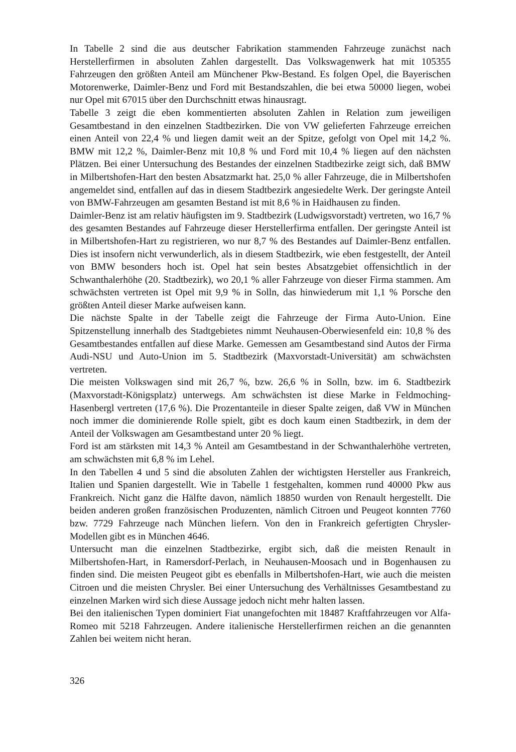In Tabelle 2 sind die aus deutscher Fabrikation stammenden Fahrzeuge zunächst nach Herstellerfirmen in absoluten Zahlen dargestellt. Das Volkswagenwerk hat mit 105355 Fahrzeugen den größten Anteil am Münchener Pkw-Bestand. Es folgen Opel, die Bayerischen Motorenwerke, Daimler-Benz und Ford mit Bestandszahlen, die bei etwa 50000 liegen, wobei nur Opel mit 67015 über den Durchschnitt etwas hinausragt.
Tabelle 3 zeigt die eben kommentierten absoluten Zahlen in Relation zum jeweiligen Gesamtbestand in den einzelnen Stadtbezirken. Die von VW gelieferten Fahrzeuge erreichen einen Anteil von 22,4 % und liegen damit weit an der Spitze, gefolgt von Opel mit 14,2 %. BMW mit 12,2 %, Daimler-Benz mit 10,8 % und Ford mit 10,4 % liegen auf den nächsten Plätzen. Bei einer Untersuchung des Bestandes der einzelnen Stadtbezirke zeigt sich, daß BMW in Milbertshofen-Hart den besten Absatzmarkt hat. 25,0 % aller Fahrzeuge, die in Milbertshofen angemeldet sind, entfallen auf das in diesem Stadtbezirk angesiedelte Werk. Der geringste Anteil von BMW-Fahrzeugen am gesamten Bestand ist mit 8,6 % in Haidhausen zu finden.
Daimler-Benz ist am relativ häufigsten im 9. Stadtbezirk (Ludwigsvorstadt) vertreten, wo 16,7 % des gesamten Bestandes auf Fahrzeuge dieser Herstellerfirma entfallen. Der geringste Anteil ist in Milbertshofen-Hart zu registrieren, wo nur 8,7 % des Bestandes auf Daimler-Benz entfallen. Dies ist insofern nicht verwunderlich, als in diesem Stadtbezirk, wie eben festgestellt, der Anteil von BMW besonders hoch ist. Opel hat sein bestes Absatzgebiet offensichtlich in der Schwanthalerhöhe (20. Stadtbezirk), wo 20,1 % aller Fahrzeuge von dieser Firma stammen. Am schwächsten vertreten ist Opel mit 9,9 % in Solln, das hinwiederum mit 1,1 % Porsche den größten Anteil dieser Marke aufweisen kann.
Die nächste Spalte in der Tabelle zeigt die Fahrzeuge der Firma Auto-Union. Eine Spitzenstellung innerhalb des Stadtgebietes nimmt Neuhausen-Oberwiesenfeld ein: 10,8 % des Gesamtbestandes entfallen auf diese Marke. Gemessen am Gesamtbestand sind Autos der Firma Audi-NSU und Auto-Union im 5. Stadtbezirk (Maxvorstadt-Universität) am schwächsten vertreten.
Die meisten Volkswagen sind mit 26,7 %, bzw. 26,6 % in Solln, bzw. im 6. Stadtbezirk (Maxvorstadt-Königsplatz) unterwegs. Am schwächsten ist diese Marke in Feldmoching-Hasenbergl vertreten (17,6 %). Die Prozentanteile in dieser Spalte zeigen, daß VW in München noch immer die dominierende Rolle spielt, gibt es doch kaum einen Stadtbezirk, in dem der Anteil der Volkswagen am Gesamtbestand unter 20 % liegt.
Ford ist am stärksten mit 14,3 % Anteil am Gesamtbestand in der Schwanthalerhöhe vertreten, am schwächsten mit 6,8 % im Lehel.
In den Tabellen 4 und 5 sind die absoluten Zahlen der wichtigsten Hersteller aus Frankreich, Italien und Spanien dargestellt. Wie in Tabelle 1 festgehalten, kommen rund 40000 Pkw aus Frankreich. Nicht ganz die Hälfte davon, nämlich 18850 wurden von Renault hergestellt. Die beiden anderen großen französischen Produzenten, nämlich Citroen und Peugeot konnten 7760 bzw. 7729 Fahrzeuge nach München liefern. Von den in Frankreich gefertigten Chrysler-Modellen gibt es in München 4646.
Untersucht man die einzelnen Stadtbezirke, ergibt sich, daß die meisten Renault in Milbertshofen-Hart, in Ramersdorf-Perlach, in Neuhausen-Moosach und in Bogenhausen zu finden sind. Die meisten Peugeot gibt es ebenfalls in Milbertshofen-Hart, wie auch die meisten Citroen und die meisten Chrysler. Bei einer Untersuchung des Verhältnisses Gesamtbestand zu einzelnen Marken wird sich diese Aussage jedoch nicht mehr halten lassen.
Bei den italienischen Typen dominiert Fiat unangefochten mit 18487 Kraftfahrzeugen vor Alfa-Romeo mit 5218 Fahrzeugen. Andere italienische Herstellerfirmen reichen an die genannten Zahlen bei weitem nicht heran.
326